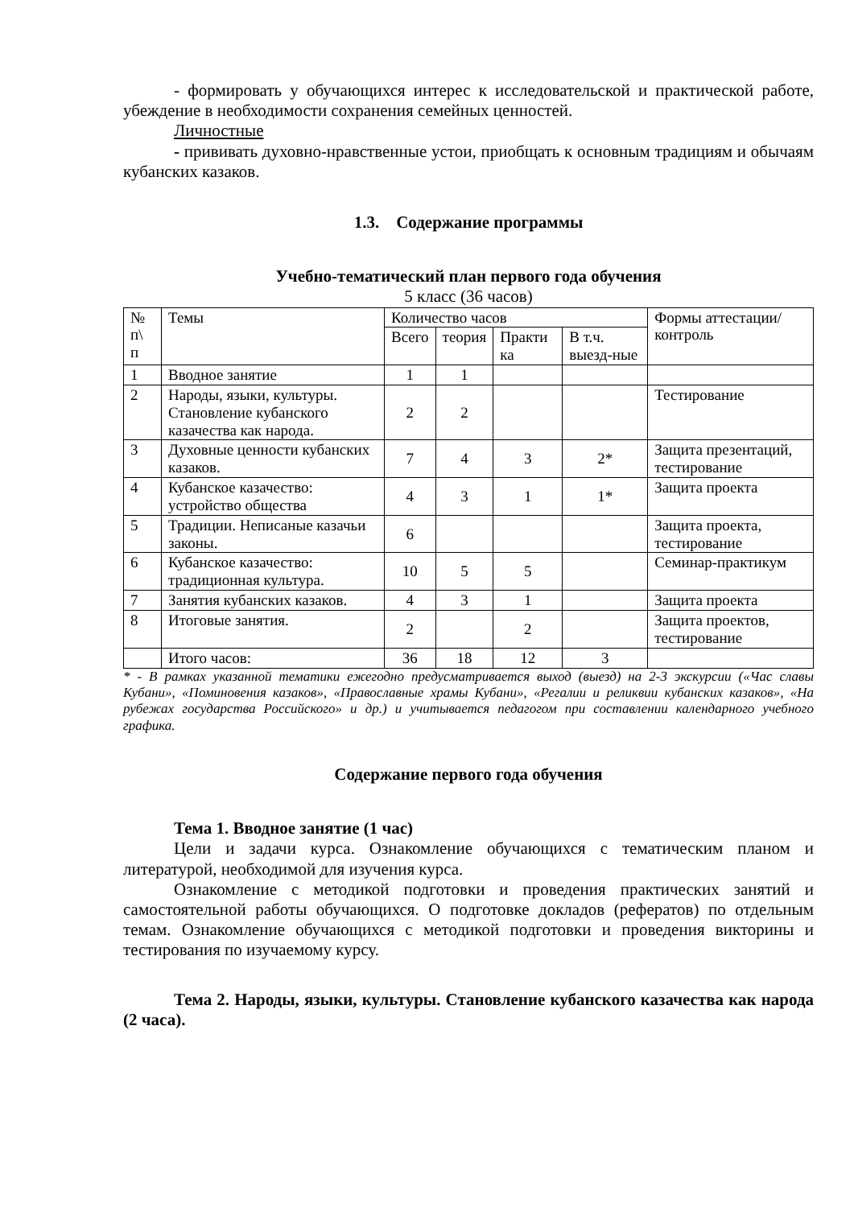- формировать у обучающихся интерес к исследовательской и практической работе, убеждение в необходимости сохранения семейных ценностей.
Личностные
- прививать духовно-нравственные устои, приобщать к основным традициям и обычаям кубанских казаков.
1.3. Содержание программы
Учебно-тематический план первого года обучения
5 класс (36 часов)
| № п\ п | Темы | Количество часов | | | | Формы аттестации/ контроль |
| | | Всего | теория | Практи ка | В т.ч. выезд-ные | |
| 1 | Вводное занятие | 1 | 1 | | | |
| 2 | Народы, языки, культуры. Становление кубанского казачества как народа. | 2 | 2 | | | Тестирование |
| 3 | Духовные ценности кубанских казаков. | 7 | 4 | 3 | 2* | Защита презентаций, тестирование |
| 4 | Кубанское казачество: устройство общества | 4 | 3 | 1 | 1* | Защита проекта |
| 5 | Традиции. Неписаные казачьи законы. | 6 | | | | Защита проекта, тестирование |
| 6 | Кубанское казачество: традиционная культура. | 10 | 5 | 5 | | Семинар-практикум |
| 7 | Занятия кубанских казаков. | 4 | 3 | 1 | | Защита проекта |
| 8 | Итоговые занятия. | 2 | | 2 | | Защита проектов, тестирование |
| | Итого часов: | 36 | 18 | 12 | 3 | |
* - В рамках указанной тематики ежегодно предусматривается выход (выезд) на 2-3 экскурсии («Час славы Кубани», «Поминовения казаков», «Православные храмы Кубани», «Регалии и реликвии кубанских казаков», «На рубежах государства Российского» и др.) и учитывается педагогом при составлении календарного учебного графика.
Содержание первого года обучения
Тема 1. Вводное занятие (1 час)
Цели и задачи курса. Ознакомление обучающихся с тематическим планом и литературой, необходимой для изучения курса.
Ознакомление с методикой подготовки и проведения практических занятий и самостоятельной работы обучающихся. О подготовке докладов (рефератов) по отдельным темам. Ознакомление обучающихся с методикой подготовки и проведения викторины и тестирования по изучаемому курсу.
Тема 2. Народы, языки, культуры. Становление кубанского казачества как народа (2 часа).